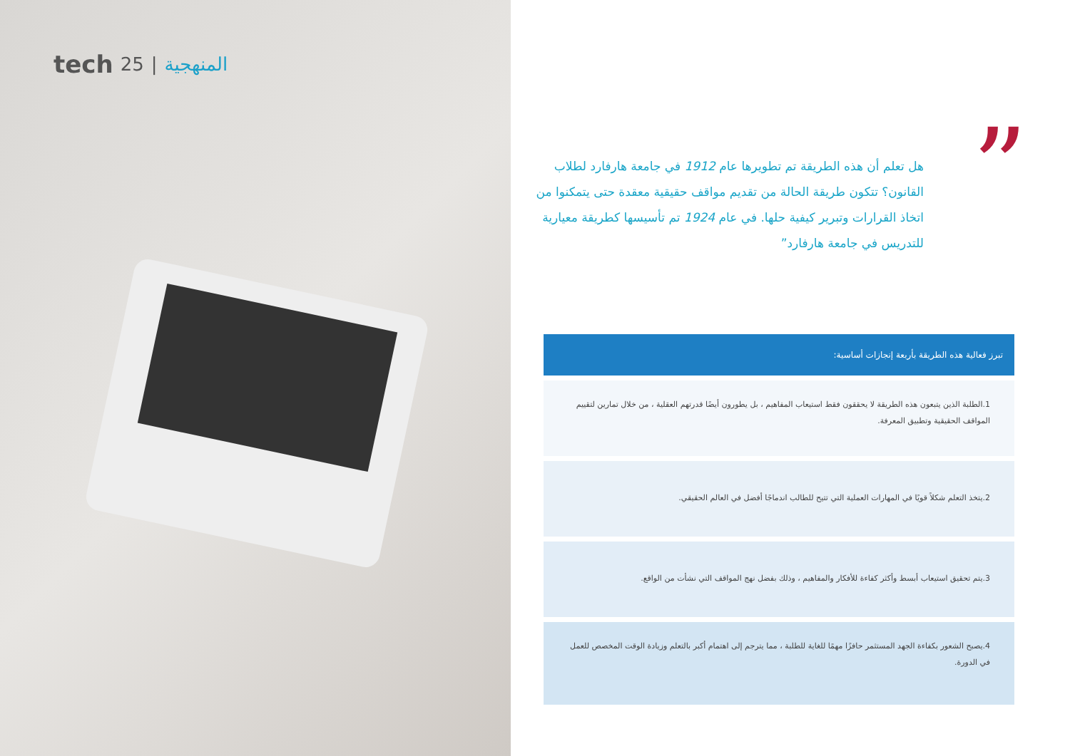tech 25 | المنهجية
”
هل تعلم أن هذه الطريقة تم تطويرها عام 1912 في جامعة هارفارد لطلاب القانون؟ تتكون طريقة الحالة من تقديم مواقف حقيقية معقدة حتى يتمكنوا من اتخاذ القرارات وتبرير كيفية حلها. في عام 1924 تم تأسيسها كطريقة معيارية للتدريس في جامعة هارفارد”
تبرز فعالية هذه الطريقة بأربعة إنجازات أساسية:
1.الطلبة الذين يتبعون هذه الطريقة لا يحققون فقط استيعاب المفاهيم ، بل يطورون أيضًا قدرتهم العقلية ، من خلال تمارين لتقييم المواقف الحقيقية وتطبيق المعرفة.
2.يتخذ التعلم شكلاً قويًا في المهارات العملية التي تتيح للطالب اندماجًا أفضل في العالم الحقيقي.
3.يتم تحقيق استيعاب أبسط وأكثر كفاءة للأفكار والمفاهيم ، وذلك بفضل نهج المواقف التي نشأت من الواقع.
4.يصبح الشعور بكفاءة الجهد المستثمر حافزًا مهمًا للغاية للطلبة ، مما يترجم إلى اهتمام أكبر بالتعلم وزيادة الوقت المخصص للعمل في الدورة.